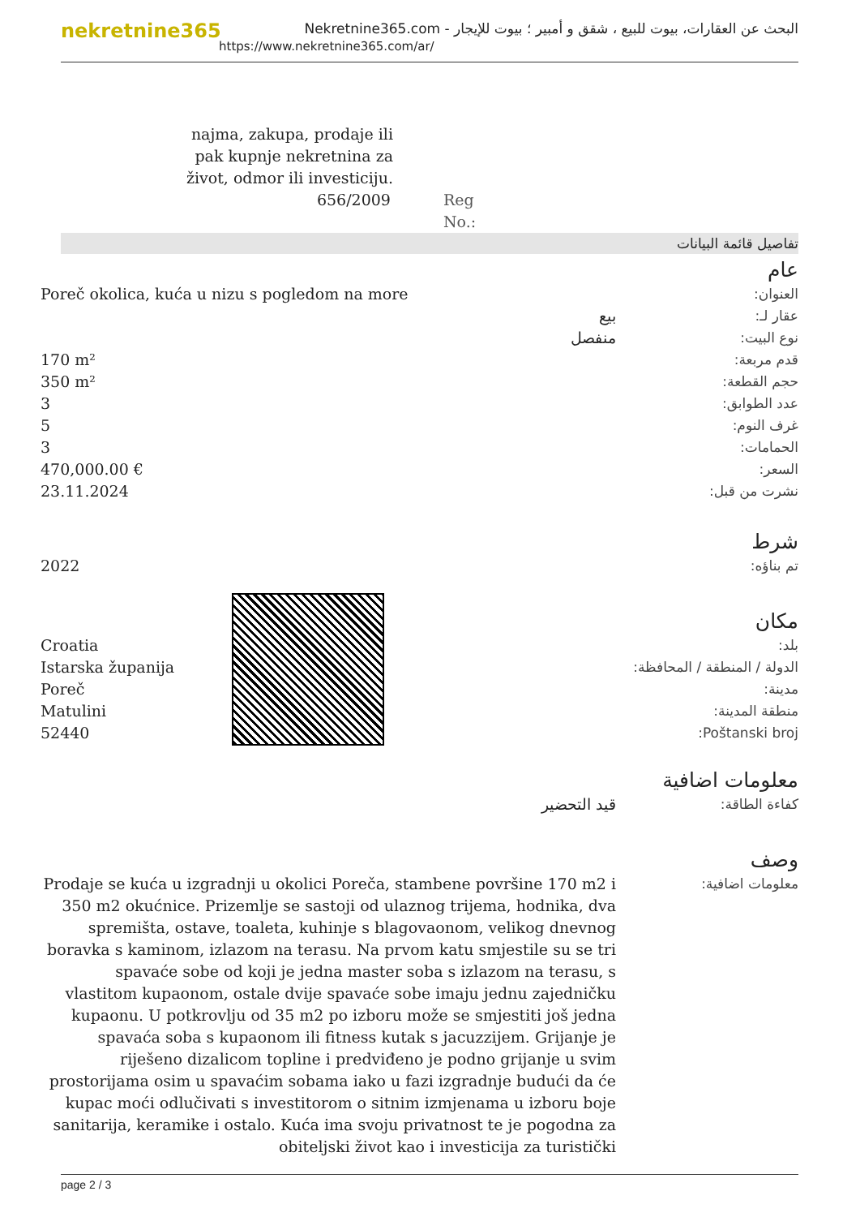nekretnine365
البحث عن العقارات، بيوت للبيع ، شقق و أمبير ؛ بيوت للإيجار - Nekretnine365.com
https://www.nekretnine365.com/ar/
najma, zakupa, prodaje ili pak kupnje nekretnina za život, odmor ili investiciju.
656/2009 Reg No.:
تفاصيل قائمة البيانات
عام
| العنوان: | Poreč okolica, kuća u nizu s pogledom na more |
| عقار لـ: | بيع |
| نوع البيت: | منفصل |
| قدم مربعة: | 170 m² |
| حجم القطعة: | 350 m² |
| عدد الطوابق: | 3 |
| غرف النوم: | 5 |
| الحمامات: | 3 |
| السعر: | 470,000.00 € |
| نشرت من قبل: | 23.11.2024 |
شرط
| تم بناؤه: | 2022 |
مكان
| بلد: | Croatia |
| الدولة / المنطقة / المحافظة: | Istarska županija |
| مدينة: | Poreč |
| منطقة المدينة: | Matulini |
| Poštanski broj: | 52440 |
معلومات اضافية
| كفاءة الطاقة: | قيد التحضير |
وصف
| معلومات اضافية: | Prodaje se kuća u izgradnji u okolici Poreča, stambene površine 170 m2 i 350 m2 okućnice. Prizemlje se sastoji od ulaznog trijema, hodnika, dva spremišta, ostave, toaleta, kuhinje s blagovaonom, velikog dnevnog boravka s kaminom, izlazom na terasu. Na prvom katu smjestile su se tri spavaće sobe od koji je jedna master soba s izlazom na terasu, s vlastitom kupaonom, ostale dvije spavaće sobe imaju jednu zajedničku kupaonu. U potkrovlju od 35 m2 po izboru može se smjestiti još jedna spavaća soba s kupaonom ili fitness kutak s jacuzzijem. Grijanje je riješeno dizalicom topline i predviđeno je podno grijanje u svim prostorijama osim u spavaćim sobama iako u fazi izgradnje budući da će kupac moći odlučivati s investitorom o sitnim izmjenama u izboru boje sanitarija, keramike i ostalo. Kuća ima svoju privatnost te je pogodna za obiteljski život kao i investicija za turistički |
page 2 / 3